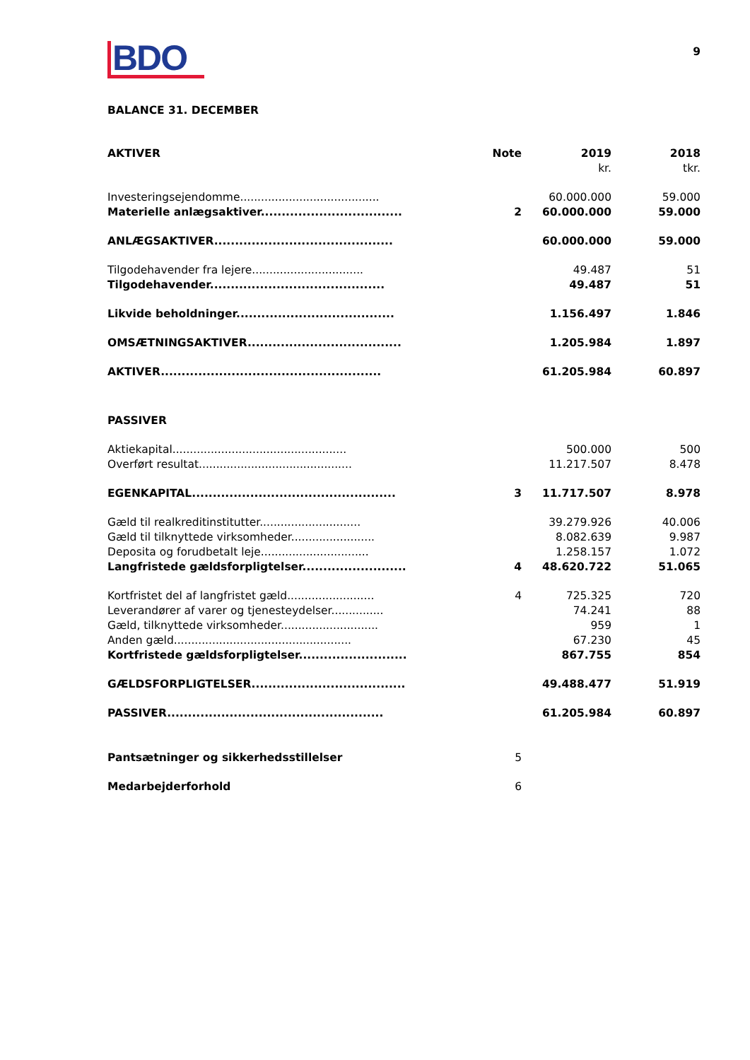BDO
9
BALANCE 31. DECEMBER
| AKTIVER | Note | 2019 | 2018 |
| --- | --- | --- | --- |
| | | kr. | tkr. |
| Investeringsejendomme........................................ | | 60.000.000 | 59.000 |
| Materielle anlægsaktiver.................................. | 2 | 60.000.000 | 59.000 |
| ANLÆGSAKTIVER........................................... | | 60.000.000 | 59.000 |
| Tilgodehavender fra lejere................................ | | 49.487 | 51 |
| Tilgodehavender.......................................... | | 49.487 | 51 |
| Likvide beholdninger...................................... | | 1.156.497 | 1.846 |
| OMSÆTNINGSAKTIVER..................................... | | 1.205.984 | 1.897 |
| AKTIVER..................................................... | | 61.205.984 | 60.897 |
| PASSIVER | | | |
| Aktiekapital.................................................. | | 500.000 | 500 |
| Overført resultat............................................ | | 11.217.507 | 8.478 |
| EGENKAPITAL................................................. | 3 | 11.717.507 | 8.978 |
| Gæld til realkreditinstitutter............................. | | 39.279.926 | 40.006 |
| Gæld til tilknyttede virksomheder........................ | | 8.082.639 | 9.987 |
| Deposita og forudbetalt leje............................... | | 1.258.157 | 1.072 |
| Langfristede gældsforpligtelser......................... | 4 | 48.620.722 | 51.065 |
| Kortfristet del af langfristet gæld......................... | 4 | 725.325 | 720 |
| Leverandører af varer og tjenesteydelser............... | | 74.241 | 88 |
| Gæld, tilknyttede virksomheder............................ | | 959 | 1 |
| Anden gæld................................................... | | 67.230 | 45 |
| Kortfristede gældsforpligtelser.......................... | | 867.755 | 854 |
| GÆLDSFORPLIGTELSER..................................... | | 49.488.477 | 51.919 |
| PASSIVER.................................................... | | 61.205.984 | 60.897 |
| Pantsætninger og sikkerhedsstillelser | 5 | | |
| Medarbejderforhold | 6 | | |